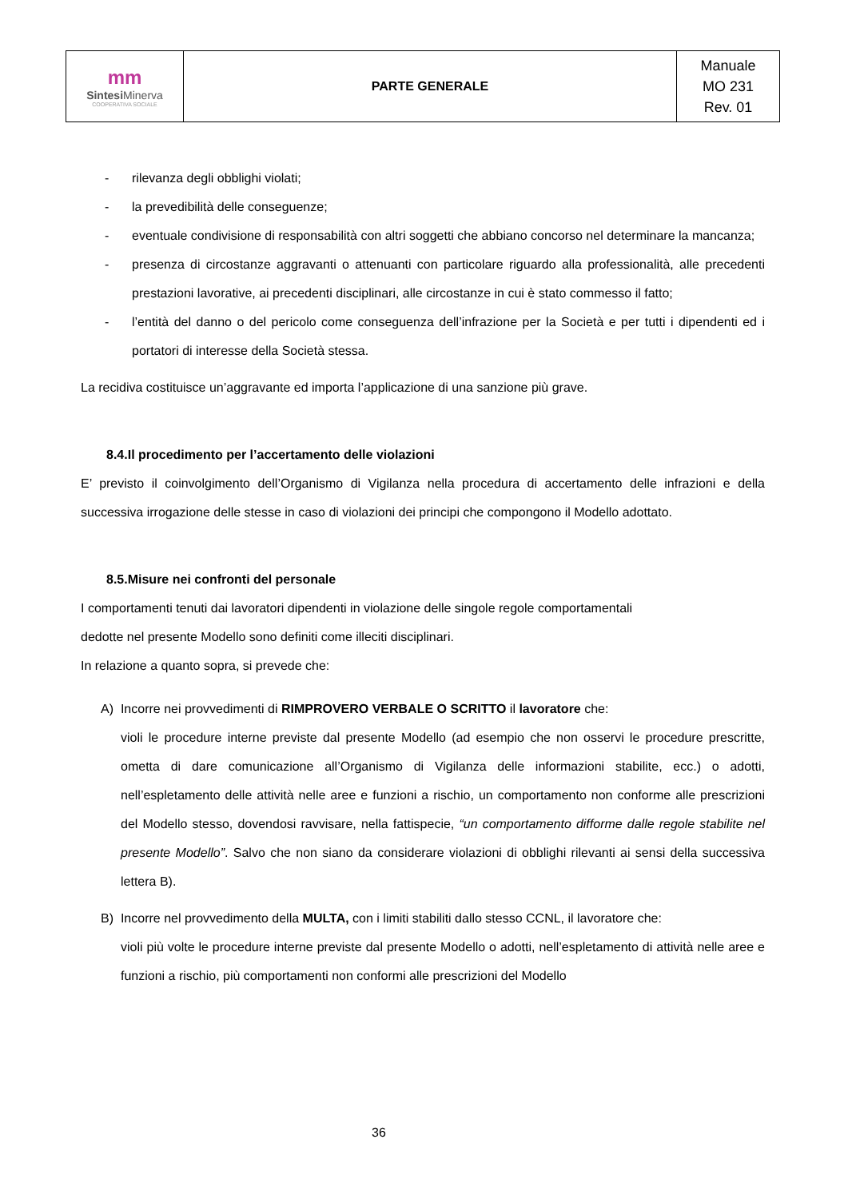| mm Sintesi Minerva COOPERATIVA SOCIALE | PARTE GENERALE | Manuale MO 231 Rev. 01 |
- rilevanza degli obblighi violati;
- la prevedibilità delle conseguenze;
- eventuale condivisione di responsabilità con altri soggetti che abbiano concorso nel determinare la mancanza;
- presenza di circostanze aggravanti o attenuanti con particolare riguardo alla professionalità, alle precedenti prestazioni lavorative, ai precedenti disciplinari, alle circostanze in cui è stato commesso il fatto;
- l’entità del danno o del pericolo come conseguenza dell’infrazione per la Società e per tutti i dipendenti ed i portatori di interesse della Società stessa.
La recidiva costituisce un’aggravante ed importa l’applicazione di una sanzione più grave.
8.4.Il procedimento per l’accertamento delle violazioni
E’ previsto il coinvolgimento dell’Organismo di Vigilanza nella procedura di accertamento delle infrazioni e della successiva irrogazione delle stesse in caso di violazioni dei principi che compongono il Modello adottato.
8.5.Misure nei confronti del personale
I comportamenti tenuti dai lavoratori dipendenti in violazione delle singole regole comportamentali
dedotte nel presente Modello sono definiti come illeciti disciplinari.
In relazione a quanto sopra, si prevede che:
A) Incorre nei provvedimenti di RIMPROVERO VERBALE O SCRITTO il lavoratore che:
violi le procedure interne previste dal presente Modello (ad esempio che non osservi le procedure prescritte, ometta di dare comunicazione all’Organismo di Vigilanza delle informazioni stabilite, ecc.) o adotti, nell’espletamento delle attività nelle aree e funzioni a rischio, un comportamento non conforme alle prescrizioni del Modello stesso, dovendosi ravvisare, nella fattispecie, “un comportamento difforme dalle regole stabilite nel presente Modello”. Salvo che non siano da considerare violazioni di obblighi rilevanti ai sensi della successiva lettera B).
B) Incorre nel provvedimento della MULTA, con i limiti stabiliti dallo stesso CCNL, il lavoratore che:
violi più volte le procedure interne previste dal presente Modello o adotti, nell’espletamento di attività nelle aree e funzioni a rischio, più comportamenti non conformi alle prescrizioni del Modello
36